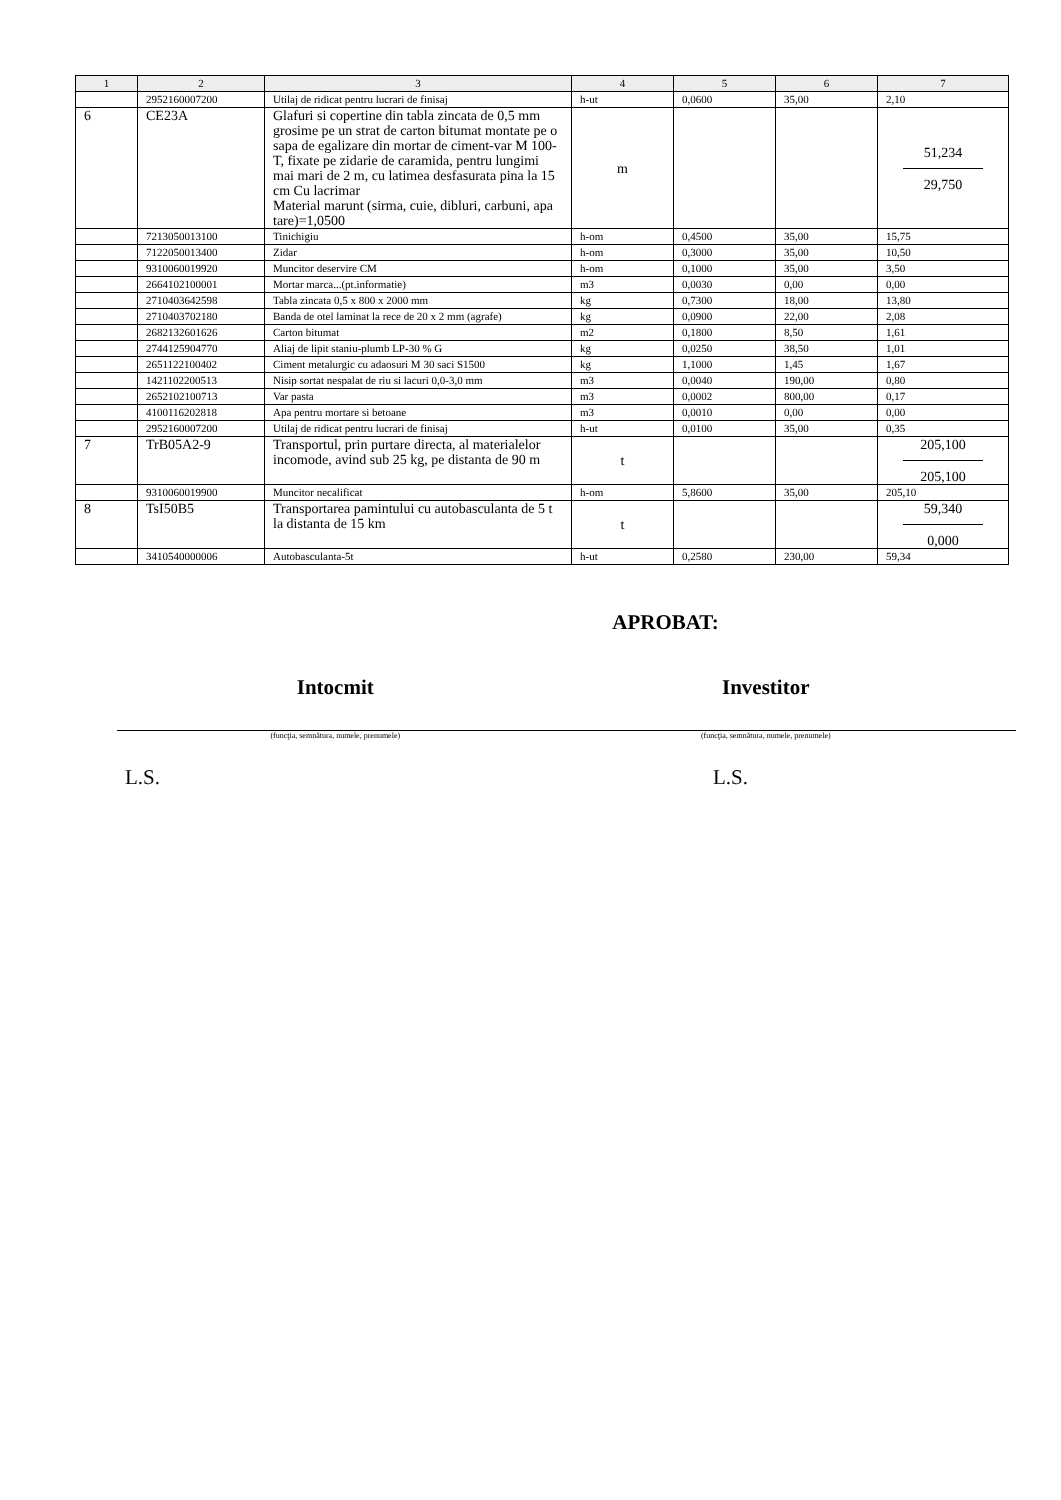| 1 | 2 | 3 | 4 | 5 | 6 | 7 |
| --- | --- | --- | --- | --- | --- | --- |
| | 2952160007200 | Utilaj de ridicat pentru lucrari de finisaj | h-ut | 0,0600 | 35,00 | 2,10 |
| 6 | CE23A | Glafuri si copertine din tabla zincata de 0,5 mm grosime pe un strat de carton bitumat montate pe o sapa de egalizare din mortar de ciment-var M 100-T, fixate pe zidarie de caramida, pentru lungimi mai mari de 2 m, cu latimea desfasurata pina la 15 cm Cu lacrimar Material marunt (sirma, cuie, dibluri, carbuni, apa tare)=1,0500 | m | | | 51,234 29,750 |
| | 7213050013100 | Tinichigiu | h-om | 0,4500 | 35,00 | 15,75 |
| | 7122050013400 | Zidar | h-om | 0,3000 | 35,00 | 10,50 |
| | 9310060019920 | Muncitor deservire CM | h-om | 0,1000 | 35,00 | 3,50 |
| | 2664102100001 | Mortar marca...(pt.informatie) | m3 | 0,0030 | 0,00 | 0,00 |
| | 2710403642598 | Tabla zincata 0,5 x 800 x 2000 mm | kg | 0,7300 | 18,00 | 13,80 |
| | 2710403702180 | Banda de otel laminat la rece de 20 x 2 mm (agrafe) | kg | 0,0900 | 22,00 | 2,08 |
| | 2682132601626 | Carton bitumat | m2 | 0,1800 | 8,50 | 1,61 |
| | 2744125904770 | Aliaj de lipit staniu-plumb LP-30 % G | kg | 0,0250 | 38,50 | 1,01 |
| | 2651122100402 | Ciment metalurgic cu adaosuri M 30 saci S1500 | kg | 1,1000 | 1,45 | 1,67 |
| | 1421102200513 | Nisip sortat nespalat de riu si lacuri 0,0-3,0 mm | m3 | 0,0040 | 190,00 | 0,80 |
| | 2652102100713 | Var pasta | m3 | 0,0002 | 800,00 | 0,17 |
| | 4100116202818 | Apa pentru mortare si betoane | m3 | 0,0010 | 0,00 | 0,00 |
| | 2952160007200 | Utilaj de ridicat pentru lucrari de finisaj | h-ut | 0,0100 | 35,00 | 0,35 |
| 7 | TrB05A2-9 | Transportul, prin purtare directa, al materialelor incomode, avind sub 25 kg, pe distanta de 90 m | t | | | 205,100 205,100 |
| | 9310060019900 | Muncitor necalificat | h-om | 5,8600 | 35,00 | 205,10 |
| 8 | TsI50B5 | Transportarea pamintului cu autobasculanta de 5 t la distanta de 15 km | t | | | 59,340 0,000 |
| | 3410540000006 | Autobasculanta-5t | h-ut | 0,2580 | 230,00 | 59,34 |
APROBAT:
Intocmit Investitor
(funcţia, semnătura, numele, prenumele)
(funcţia, semnătura, numele, prenumele)
L.S. L.S.